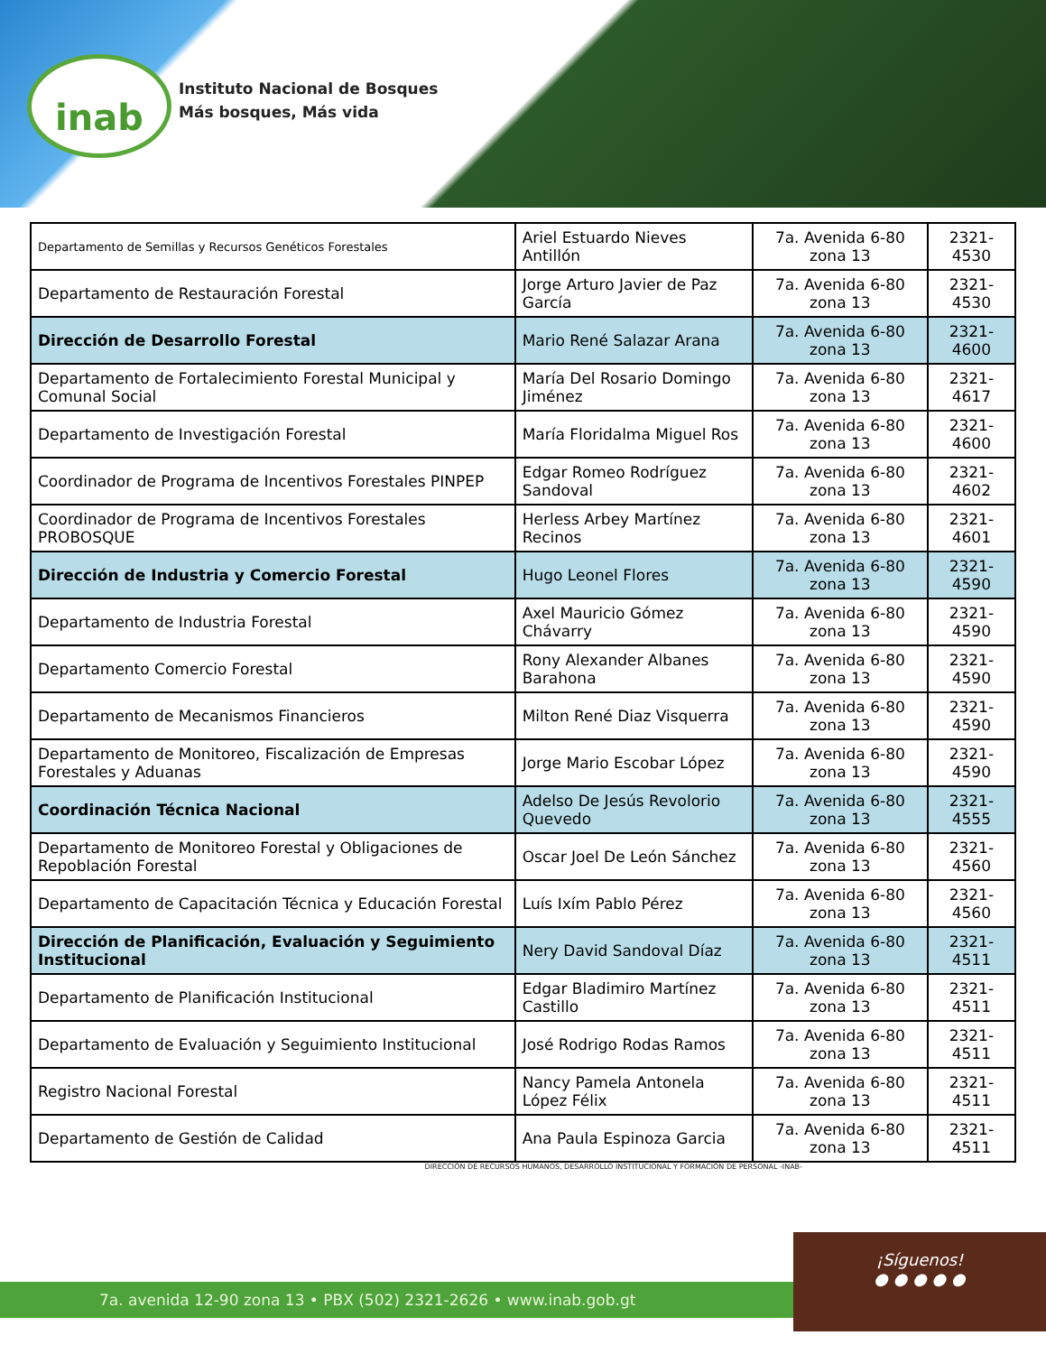inab
Instituto Nacional de Bosques
Más bosques, Más vida
| Departamento de Semillas y Recursos Genéticos Forestales | Ariel Estuardo Nieves Antillón | 7a. Avenida 6-80 zona 13 | 2321-4530 |
| Departamento de Restauración Forestal | Jorge Arturo Javier de Paz García | 7a. Avenida 6-80 zona 13 | 2321-4530 |
| Dirección de Desarrollo Forestal | Mario René Salazar Arana | 7a. Avenida 6-80 zona 13 | 2321-4600 |
| Departamento de Fortalecimiento Forestal Municipal y Comunal Social | María Del Rosario Domingo Jiménez | 7a. Avenida 6-80 zona 13 | 2321-4617 |
| Departamento de Investigación Forestal | María Floridalma Miguel Ros | 7a. Avenida 6-80 zona 13 | 2321-4600 |
| Coordinador de Programa de Incentivos Forestales PINPEP | Edgar Romeo Rodríguez Sandoval | 7a. Avenida 6-80 zona 13 | 2321-4602 |
| Coordinador de Programa de Incentivos Forestales PROBOSQUE | Herless Arbey Martínez Recinos | 7a. Avenida 6-80 zona 13 | 2321-4601 |
| Dirección de Industria y Comercio Forestal | Hugo Leonel Flores | 7a. Avenida 6-80 zona 13 | 2321-4590 |
| Departamento de Industria Forestal | Axel Mauricio Gómez Chávarry | 7a. Avenida 6-80 zona 13 | 2321-4590 |
| Departamento Comercio Forestal | Rony Alexander Albanes Barahona | 7a. Avenida 6-80 zona 13 | 2321-4590 |
| Departamento de Mecanismos Financieros | Milton René Diaz Visquerra | 7a. Avenida 6-80 zona 13 | 2321-4590 |
| Departamento de Monitoreo, Fiscalización de Empresas Forestales y Aduanas | Jorge Mario Escobar López | 7a. Avenida 6-80 zona 13 | 2321-4590 |
| Coordinación Técnica Nacional | Adelso De Jesús Revolorio Quevedo | 7a. Avenida 6-80 zona 13 | 2321-4555 |
| Departamento de Monitoreo Forestal y Obligaciones de Repoblación Forestal | Oscar Joel De León Sánchez | 7a. Avenida 6-80 zona 13 | 2321-4560 |
| Departamento de Capacitación Técnica y Educación Forestal | Luís Ixím Pablo Pérez | 7a. Avenida 6-80 zona 13 | 2321-4560 |
| Dirección de Planificación, Evaluación y Seguimiento Institucional | Nery David Sandoval Díaz | 7a. Avenida 6-80 zona 13 | 2321-4511 |
| Departamento de Planificación Institucional | Edgar Bladimiro Martínez Castillo | 7a. Avenida 6-80 zona 13 | 2321-4511 |
| Departamento de Evaluación y Seguimiento Institucional | José Rodrigo Rodas Ramos | 7a. Avenida 6-80 zona 13 | 2321-4511 |
| Registro Nacional Forestal | Nancy Pamela Antonela López Félix | 7a. Avenida 6-80 zona 13 | 2321-4511 |
| Departamento de Gestión de Calidad | Ana Paula Espinoza Garcia | 7a. Avenida 6-80 zona 13 | 2321-4511 |
DIRECCIÓN DE RECURSOS HUMANOS, DESARROLLO INSTITUCIONAL Y FORMACIÓN DE PERSONAL -INAB-
7a. avenida 12-90 zona 13 • PBX (502) 2321-2626 • www.inab.gob.gt
¡Síguenos!
● ● ● ● ●